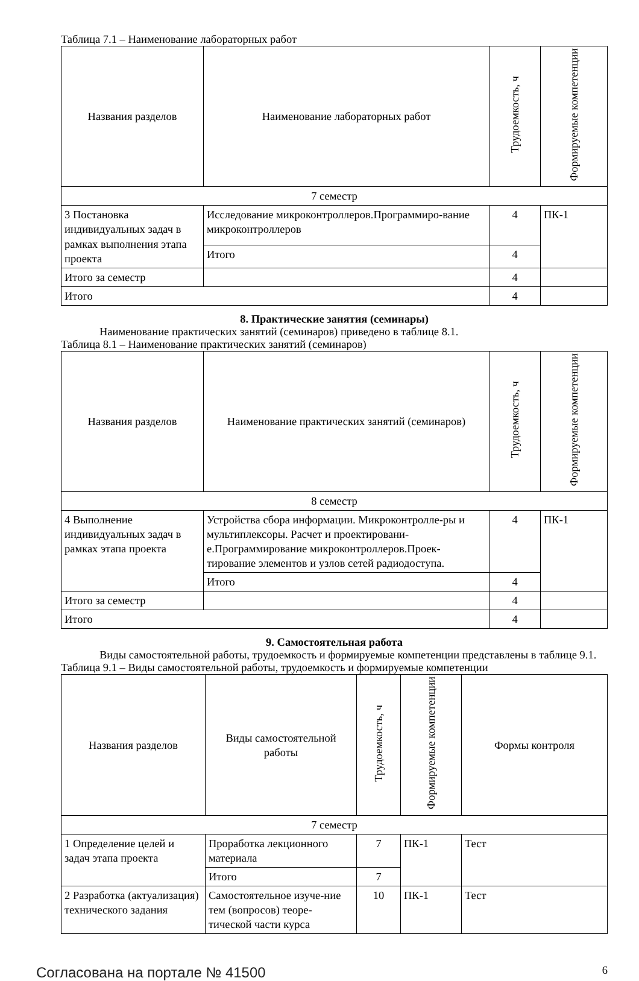Таблица 7.1 – Наименование лабораторных работ
| Названия разделов | Наименование лабораторных работ | Трудоемкость, ч | Формируемые компетенции |
| --- | --- | --- | --- |
| 7 семестр | | | |
| 3 Постановка индивидуальных задач в рамках выполнения этапа проекта | Исследование микроконтроллеров.Программиро-вание микроконтроллеров | 4 | ПК-1 |
| | Итого | 4 | |
| Итого за семестр | | 4 | |
| Итого | | 4 | |
8. Практические занятия (семинары)
Наименование практических занятий (семинаров) приведено в таблице 8.1.
Таблица 8.1 – Наименование практических занятий (семинаров)
| Названия разделов | Наименование практических занятий (семинаров) | Трудоемкость, ч | Формируемые компетенции |
| --- | --- | --- | --- |
| 8 семестр | | | |
| 4 Выполнение индивидуальных задач в рамках этапа проекта | Устройства сбора информации. Микроконтролле-ры и мультиплексоры. Расчет и проектировани-е.Программирование микроконтроллеров.Проек-тирование элементов и узлов сетей радиодоступа. | 4 | ПК-1 |
| | Итого | 4 | |
| Итого за семестр | | 4 | |
| Итого | | 4 | |
9. Самостоятельная работа
Виды самостоятельной работы, трудоемкость и формируемые компетенции представлены в таблице 9.1.
Таблица 9.1 – Виды самостоятельной работы, трудоемкость и формируемые компетенции
| Названия разделов | Виды самостоятельной работы | Трудоемкость, ч | Формируемые компетенции | Формы контроля |
| --- | --- | --- | --- | --- |
| 7 семестр | | | | |
| 1 Определение целей и задач этапа проекта | Проработка лекционного материала | 7 | ПК-1 | Тест |
| | Итого | 7 | | |
| 2 Разработка (актуализация) технического задания | Самостоятельное изуче-ние тем (вопросов) теоре-тической части курса | 10 | ПК-1 | Тест |
Согласована на портале № 41500 6